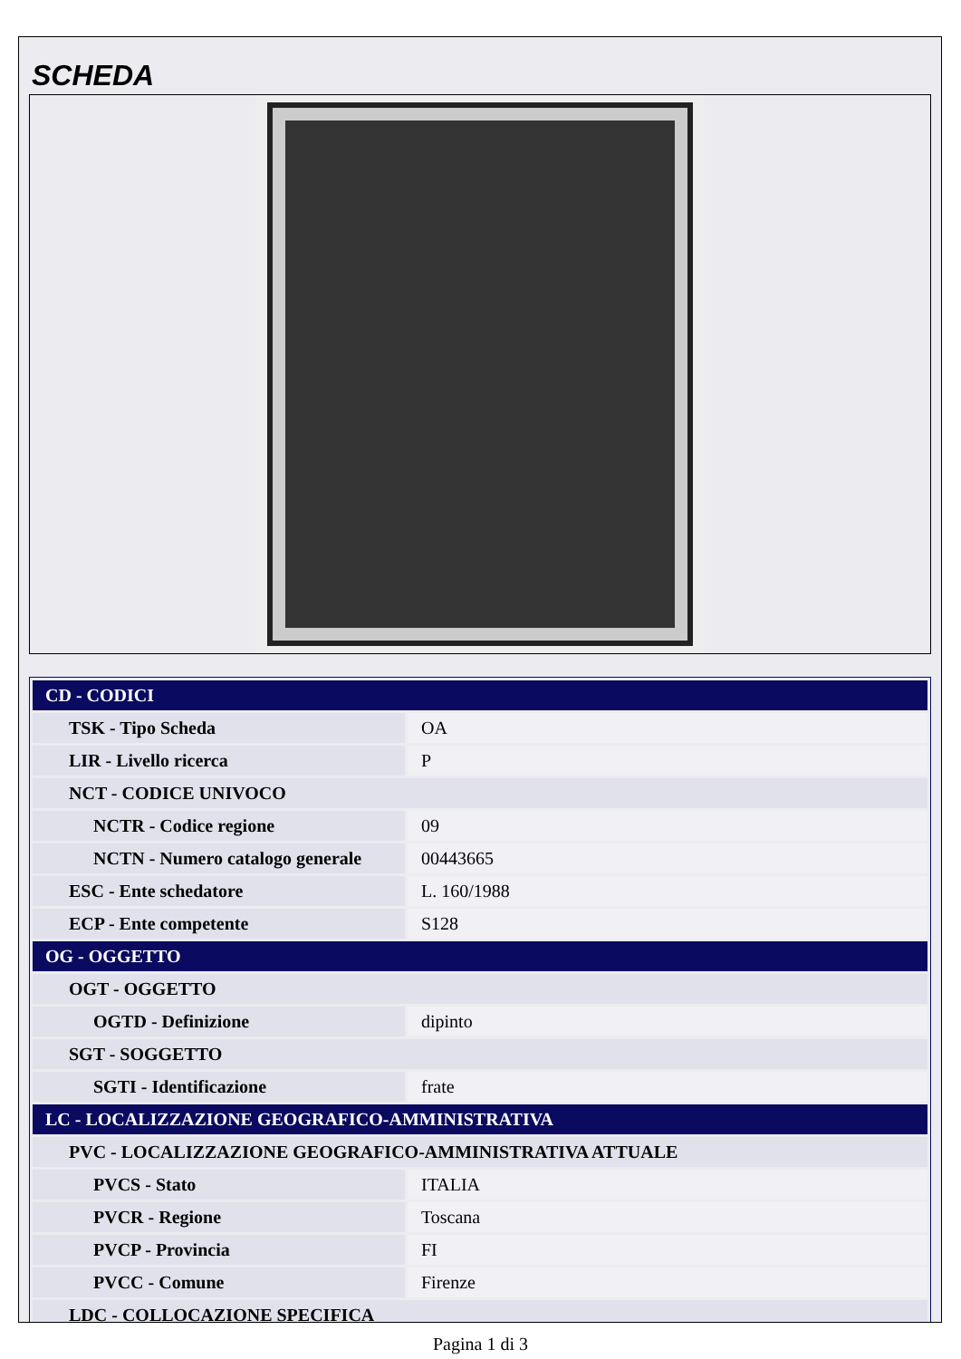SCHEDA
| CD - CODICI | |
| TSK - Tipo Scheda | OA |
| LIR - Livello ricerca | P |
| NCT - CODICE UNIVOCO | |
| NCTR - Codice regione | 09 |
| NCTN - Numero catalogo generale | 00443665 |
| ESC - Ente schedatore | L. 160/1988 |
| ECP - Ente competente | S128 |
| OG - OGGETTO | |
| OGT - OGGETTO | |
| OGTD - Definizione | dipinto |
| SGT - SOGGETTO | |
| SGTI - Identificazione | frate |
| LC - LOCALIZZAZIONE GEOGRAFICO-AMMINISTRATIVA | |
| PVC - LOCALIZZAZIONE GEOGRAFICO-AMMINISTRATIVA ATTUALE | |
| PVCS - Stato | ITALIA |
| PVCR - Regione | Toscana |
| PVCP - Provincia | FI |
| PVCC - Comune | Firenze |
| LDC - COLLOCAZIONE SPECIFICA | |
Pagina 1 di 3